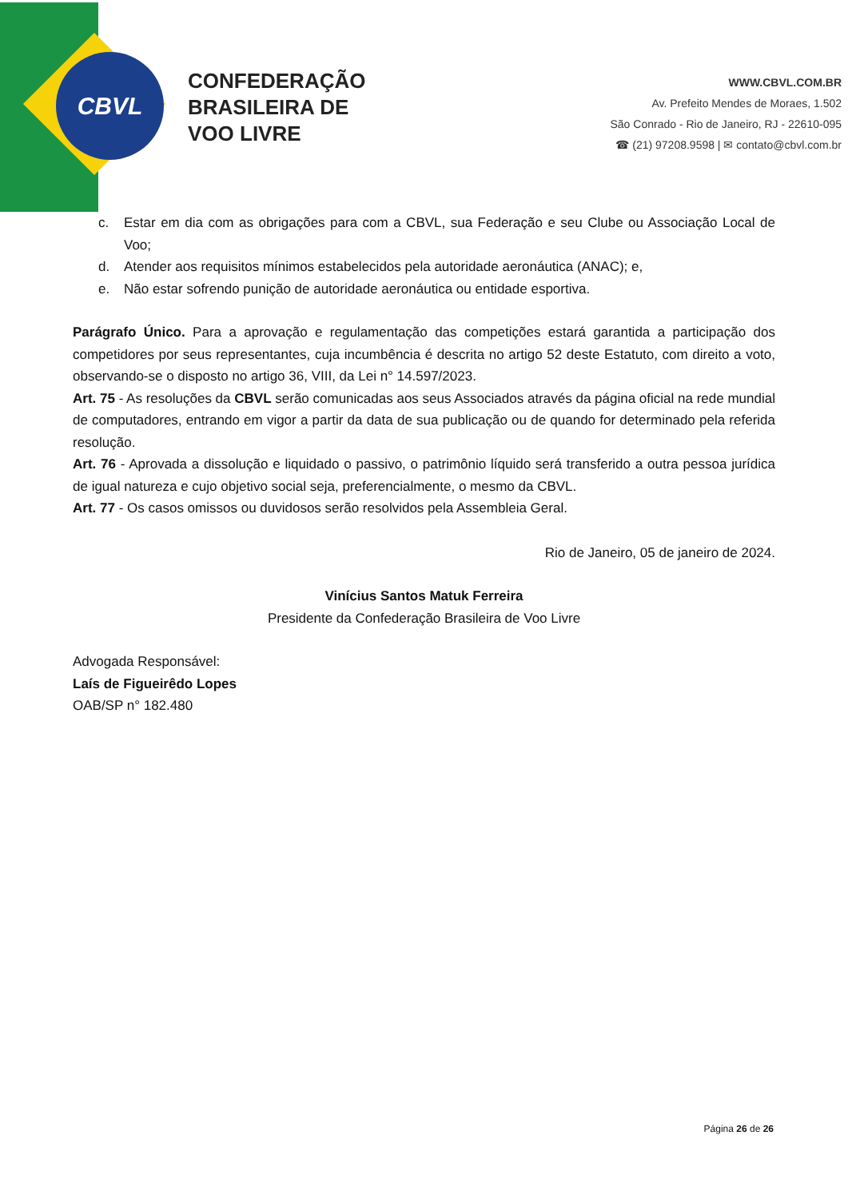CBVL
CONFEDERAÇÃO
BRASILEIRA DE
VOO LIVRE
WWW.CBVL.COM.BR
Av. Prefeito Mendes de Moraes, 1.502
São Conrado - Rio de Janeiro, RJ - 22610-095
☎ (21) 97208.9598 | ✉ contato@cbvl.com.br
c. Estar em dia com as obrigações para com a CBVL, sua Federação e seu Clube ou Associação Local de Voo;
d. Atender aos requisitos mínimos estabelecidos pela autoridade aeronáutica (ANAC); e,
e. Não estar sofrendo punição de autoridade aeronáutica ou entidade esportiva.
Parágrafo Único. Para a aprovação e regulamentação das competições estará garantida a participação dos competidores por seus representantes, cuja incumbência é descrita no artigo 52 deste Estatuto, com direito a voto, observando-se o disposto no artigo 36, VIII, da Lei n° 14.597/2023.
Art. 75 - As resoluções da CBVL serão comunicadas aos seus Associados através da página oficial na rede mundial de computadores, entrando em vigor a partir da data de sua publicação ou de quando for determinado pela referida resolução.
Art. 76 - Aprovada a dissolução e liquidado o passivo, o patrimônio líquido será transferido a outra pessoa jurídica de igual natureza e cujo objetivo social seja, preferencialmente, o mesmo da CBVL.
Art. 77 - Os casos omissos ou duvidosos serão resolvidos pela Assembleia Geral.
Rio de Janeiro, 05 de janeiro de 2024.
Vinícius Santos Matuk Ferreira
Presidente da Confederação Brasileira de Voo Livre
Advogada Responsável:
Laís de Figueirêdo Lopes
OAB/SP n° 182.480
Página 26 de 26